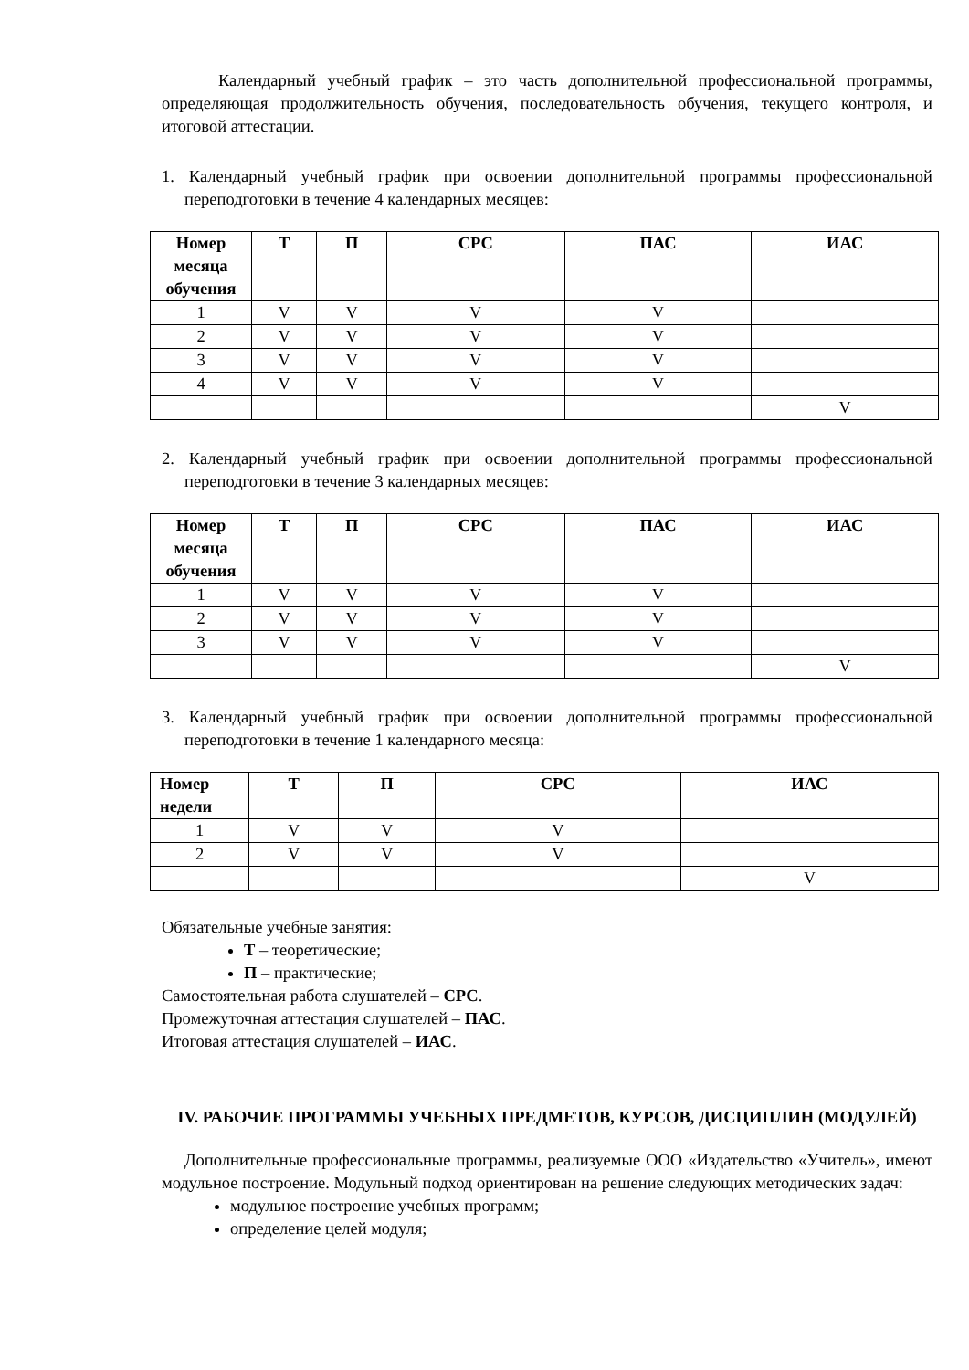Календарный учебный график – это часть дополнительной профессиональной программы, определяющая продолжительность обучения, последовательность обучения, текущего контроля, и итоговой аттестации.
1. Календарный учебный график при освоении дополнительной программы профессиональной переподготовки в течение 4 календарных месяцев:
| Номер месяца обучения | Т | П | СРС | ПАС | ИАС |
| --- | --- | --- | --- | --- | --- |
| 1 | V | V | V | V | |
| 2 | V | V | V | V | |
| 3 | V | V | V | V | |
| 4 | V | V | V | V | |
| | | | | | V |
2. Календарный учебный график при освоении дополнительной программы профессиональной переподготовки в течение 3 календарных месяцев:
| Номер месяца обучения | Т | П | СРС | ПАС | ИАС |
| --- | --- | --- | --- | --- | --- |
| 1 | V | V | V | V | |
| 2 | V | V | V | V | |
| 3 | V | V | V | V | |
| | | | | | V |
3. Календарный учебный график при освоении дополнительной программы профессиональной переподготовки в течение 1 календарного месяца:
| Номер недели | Т | П | СРС | ИАС |
| --- | --- | --- | --- | --- |
| 1 | V | V | V | |
| 2 | V | V | V | |
| | | | | V |
Обязательные учебные занятия:
Т – теоретические;
П – практические;
Самостоятельная работа слушателей – СРС.
Промежуточная аттестация слушателей – ПАС.
Итоговая аттестация слушателей – ИАС.
IV. РАБОЧИЕ ПРОГРАММЫ УЧЕБНЫХ ПРЕДМЕТОВ, КУРСОВ, ДИСЦИПЛИН (МОДУЛЕЙ)
Дополнительные профессиональные программы, реализуемые ООО «Издательство «Учитель», имеют модульное построение. Модульный подход ориентирован на решение следующих методических задач:
модульное построение учебных программ;
определение целей модуля;